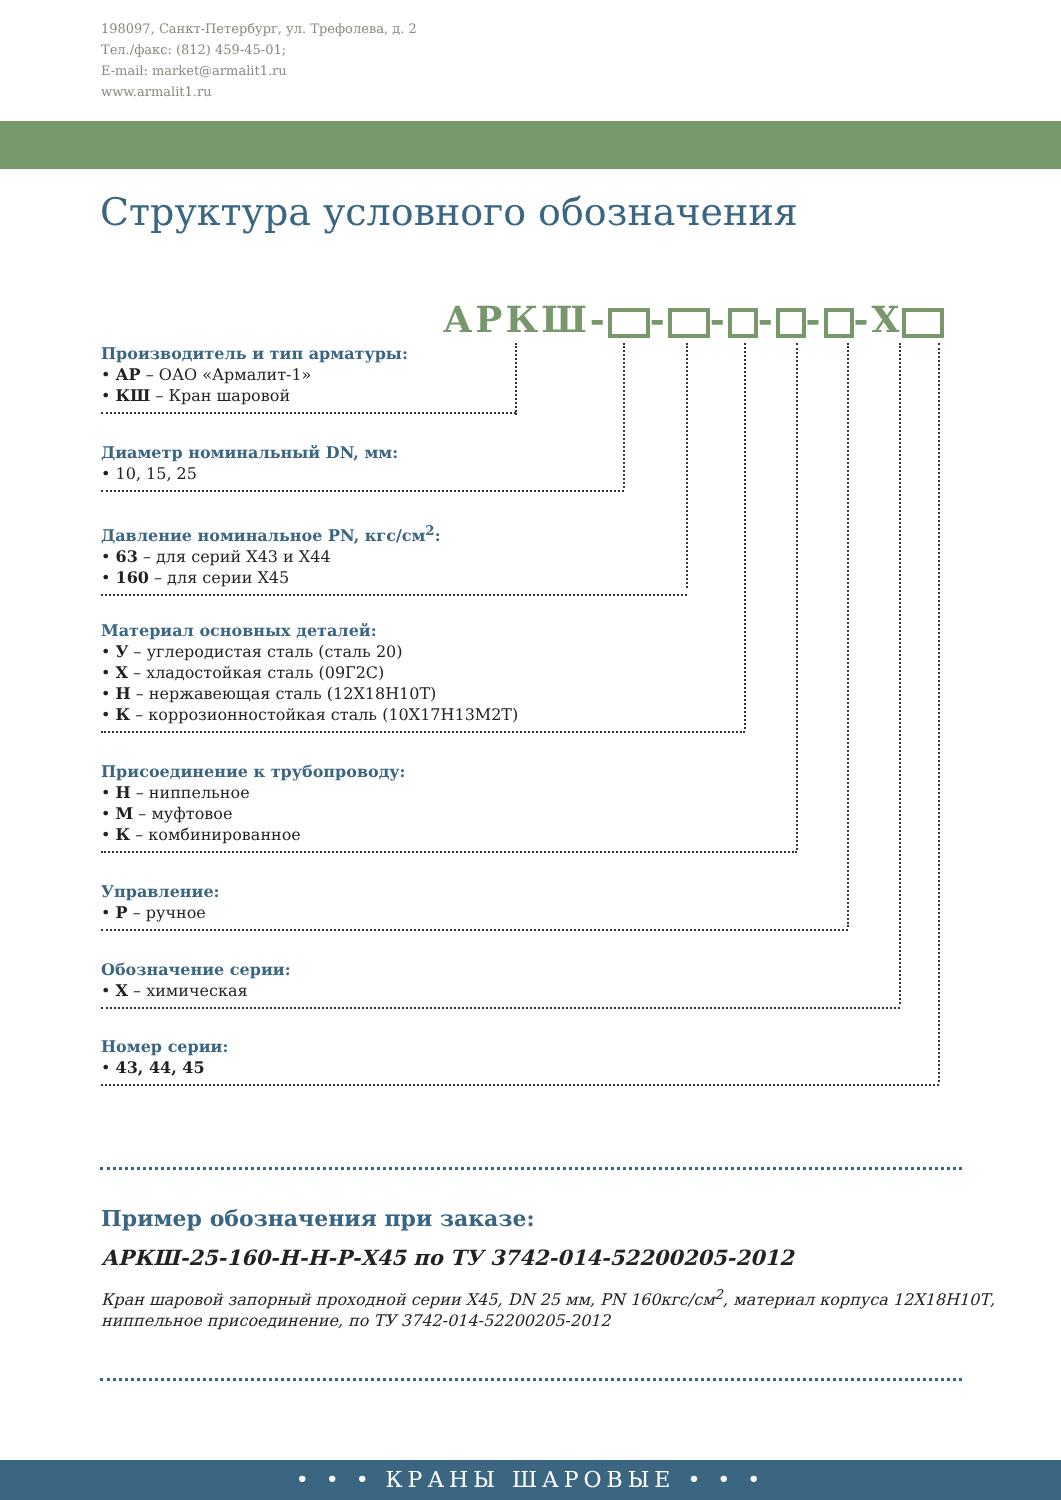198097, Санкт-Петербург, ул. Трефолева, д. 2
Тел./факс: (812) 459-45-01;
E-mail: market@armalit1.ru
www.armalit1.ru
Структура условного обозначения
АРКШ- - - - - -Х
Производитель и тип арматуры:
• АР – ОАО «Армалит-1»
• КШ – Кран шаровой
Диаметр номинальный DN, мм:
• 10, 15, 25
Давление номинальное PN, кгс/см<sup>2</sup>:
• 63 – для серий Х43 и Х44
• 160 – для серии Х45
Материал основных деталей:
• У – углеродистая сталь (сталь 20)
• Х – хладостойкая сталь (09Г2С)
• Н – нержавеющая сталь (12Х18Н10Т)
• К – коррозионностойкая сталь (10Х17Н13М2Т)
Присоединение к трубопроводу:
• Н – ниппельное
• М – муфтовое
• К – комбинированное
Управление:
• Р – ручное
Обозначение серии:
• Х – химическая
Номер серии:
• 43, 44, 45
Пример обозначения при заказе:
АРКШ-25-160-Н-Н-Р-Х45 по ТУ 3742-014-52200205-2012
Кран шаровой запорный проходной серии Х45, DN 25 мм, PN 160кгс/см<sup>2</sup>, материал корпуса 12Х18Н10Т,
ниппельное присоединение, по ТУ 3742-014-52200205-2012
• • • КРАНЫ ШАРОВЫЕ • • •